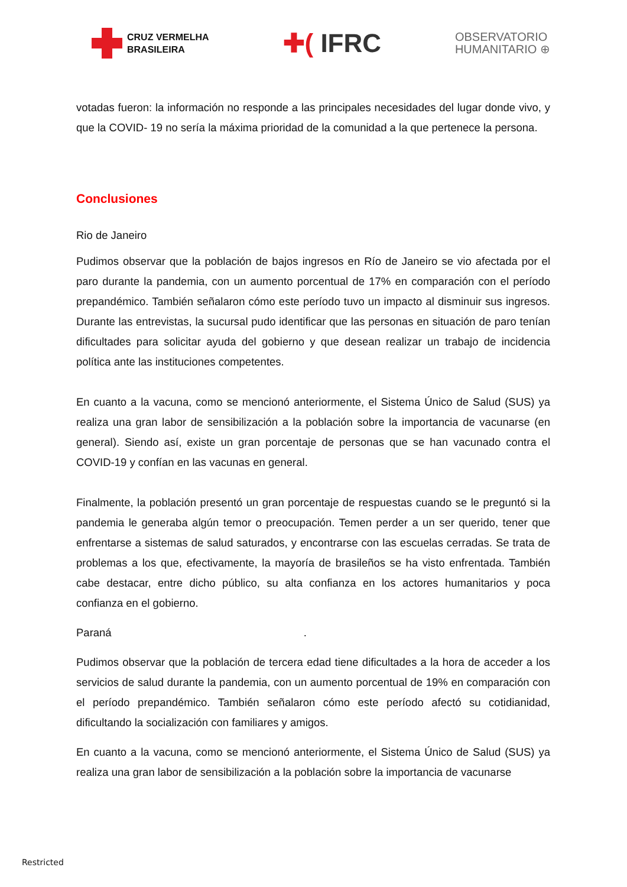CRUZ VERMELHA
BRASILEIRA
✚( IFRC
OBSERVATORIO
HUMANITARIO ⊕
votadas fueron: la información no responde a las principales necesidades del lugar donde vivo, y que la COVID- 19 no sería la máxima prioridad de la comunidad a la que pertenece la persona.
Conclusiones
Rio de Janeiro
Pudimos observar que la población de bajos ingresos en Río de Janeiro se vio afectada por el paro durante la pandemia, con un aumento porcentual de 17% en comparación con el período prepandémico. También señalaron cómo este período tuvo un impacto al disminuir sus ingresos. Durante las entrevistas, la sucursal pudo identificar que las personas en situación de paro tenían dificultades para solicitar ayuda del gobierno y que desean realizar un trabajo de incidencia política ante las instituciones competentes.
En cuanto a la vacuna, como se mencionó anteriormente, el Sistema Único de Salud (SUS) ya realiza una gran labor de sensibilización a la población sobre la importancia de vacunarse (en general). Siendo así, existe un gran porcentaje de personas que se han vacunado contra el COVID-19 y confían en las vacunas en general.
Finalmente, la población presentó un gran porcentaje de respuestas cuando se le preguntó si la pandemia le generaba algún temor o preocupación. Temen perder a un ser querido, tener que enfrentarse a sistemas de salud saturados, y encontrarse con las escuelas cerradas. Se trata de problemas a los que, efectivamente, la mayoría de brasileños se ha visto enfrentada. También cabe destacar, entre dicho público, su alta confianza en los actores humanitarios y poca confianza en el gobierno.
Paraná .
Pudimos observar que la población de tercera edad tiene dificultades a la hora de acceder a los servicios de salud durante la pandemia, con un aumento porcentual de 19% en comparación con el período prepandémico. También señalaron cómo este período afectó su cotidianidad, dificultando la socialización con familiares y amigos.
En cuanto a la vacuna, como se mencionó anteriormente, el Sistema Único de Salud (SUS) ya realiza una gran labor de sensibilización a la población sobre la importancia de vacunarse
Restricted